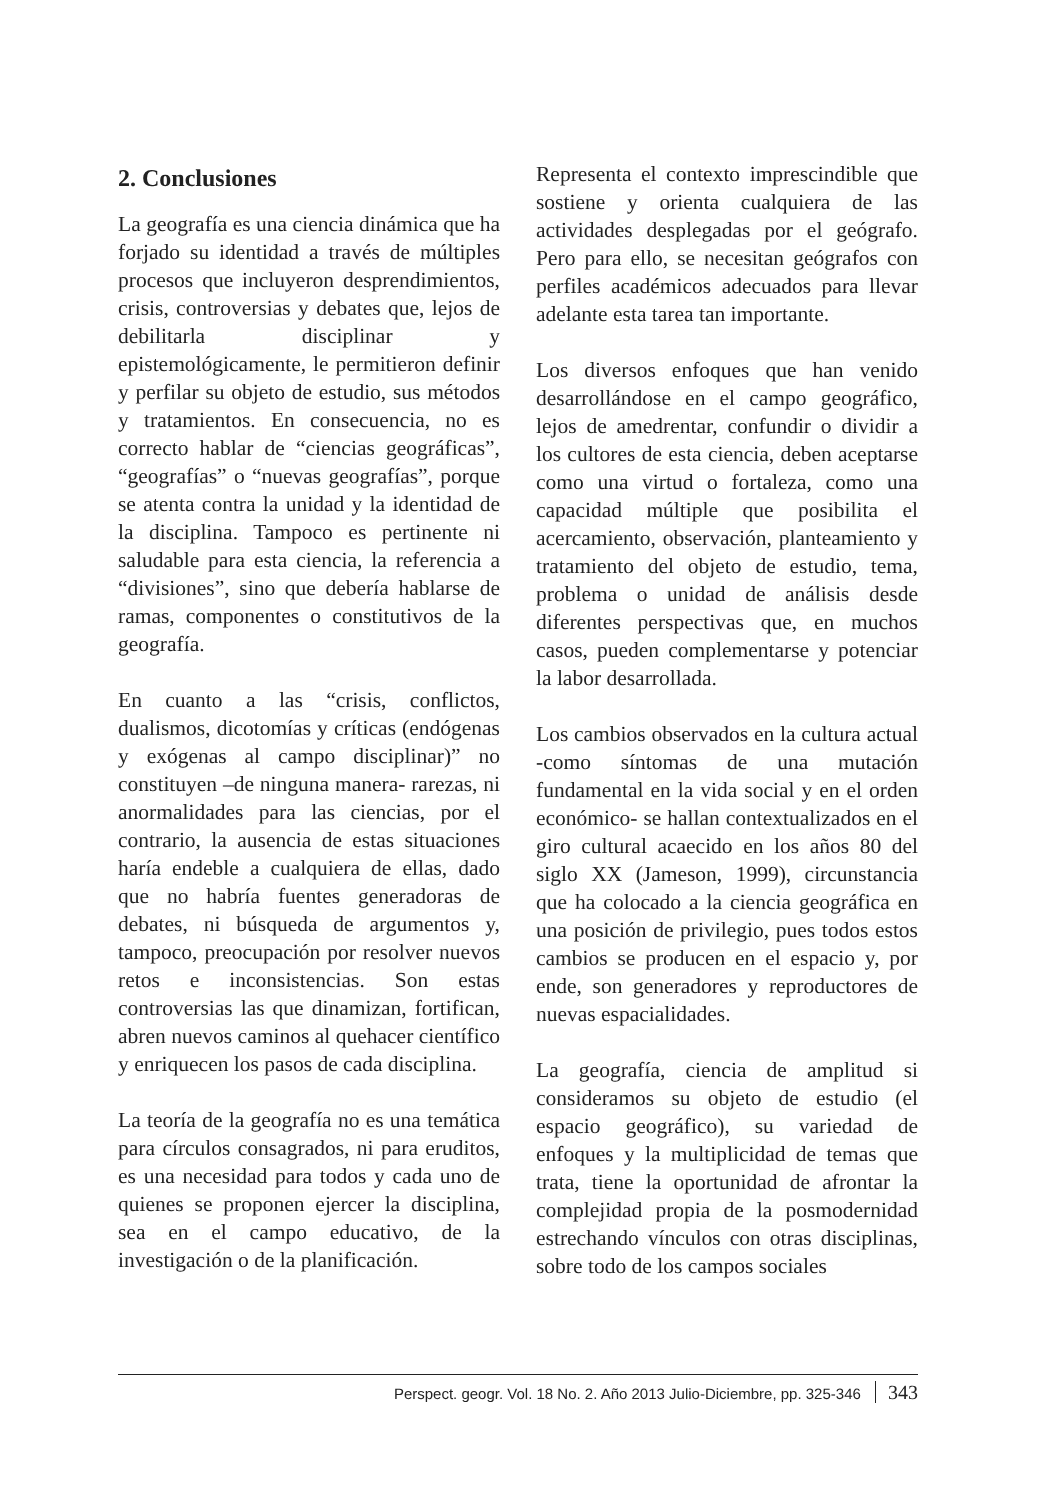2. Conclusiones
La geografía es una ciencia dinámica que ha forjado su identidad a través de múltiples procesos que incluyeron desprendimientos, crisis, controversias y debates que, lejos de debilitarla disciplinar y epistemológicamente, le permitieron definir y perfilar su objeto de estudio, sus métodos y tratamientos. En consecuencia, no es correcto hablar de “ciencias geográficas”, “geografías” o “nuevas geografías”, porque se atenta contra la unidad y la identidad de la disciplina. Tampoco es pertinente ni saludable para esta ciencia, la referencia a “divisiones”, sino que debería hablarse de ramas, componentes o constitutivos de la geografía.
En cuanto a las “crisis, conflictos, dualismos, dicotomías y críticas (endógenas y exógenas al campo disciplinar)” no constituyen –de ninguna manera- rarezas, ni anormalidades para las ciencias, por el contrario, la ausencia de estas situaciones haría endeble a cualquiera de ellas, dado que no habría fuentes generadoras de debates, ni búsqueda de argumentos y, tampoco, preocupación por resolver nuevos retos e inconsistencias. Son estas controversias las que dinamizan, fortifican, abren nuevos caminos al quehacer científico y enriquecen los pasos de cada disciplina.
La teoría de la geografía no es una temática para círculos consagrados, ni para eruditos, es una necesidad para todos y cada uno de quienes se proponen ejercer la disciplina, sea en el campo educativo, de la investigación o de la planificación.
Representa el contexto imprescindible que sostiene y orienta cualquiera de las actividades desplegadas por el geógrafo. Pero para ello, se necesitan geógrafos con perfiles académicos adecuados para llevar adelante esta tarea tan importante.
Los diversos enfoques que han venido desarrollándose en el campo geográfico, lejos de amedrentar, confundir o dividir a los cultores de esta ciencia, deben aceptarse como una virtud o fortaleza, como una capacidad múltiple que posibilita el acercamiento, observación, planteamiento y tratamiento del objeto de estudio, tema, problema o unidad de análisis desde diferentes perspectivas que, en muchos casos, pueden complementarse y potenciar la labor desarrollada.
Los cambios observados en la cultura actual -como síntomas de una mutación fundamental en la vida social y en el orden económico- se hallan contextualizados en el giro cultural acaecido en los años 80 del siglo XX (Jameson, 1999), circunstancia que ha colocado a la ciencia geográfica en una posición de privilegio, pues todos estos cambios se producen en el espacio y, por ende, son generadores y reproductores de nuevas espacialidades.
La geografía, ciencia de amplitud si consideramos su objeto de estudio (el espacio geográfico), su variedad de enfoques y la multiplicidad de temas que trata, tiene la oportunidad de afrontar la complejidad propia de la posmodernidad estrechando vínculos con otras disciplinas, sobre todo de los campos sociales
Perspect. geogr. Vol. 18 No. 2. Año 2013 Julio-Diciembre, pp. 325-346 343